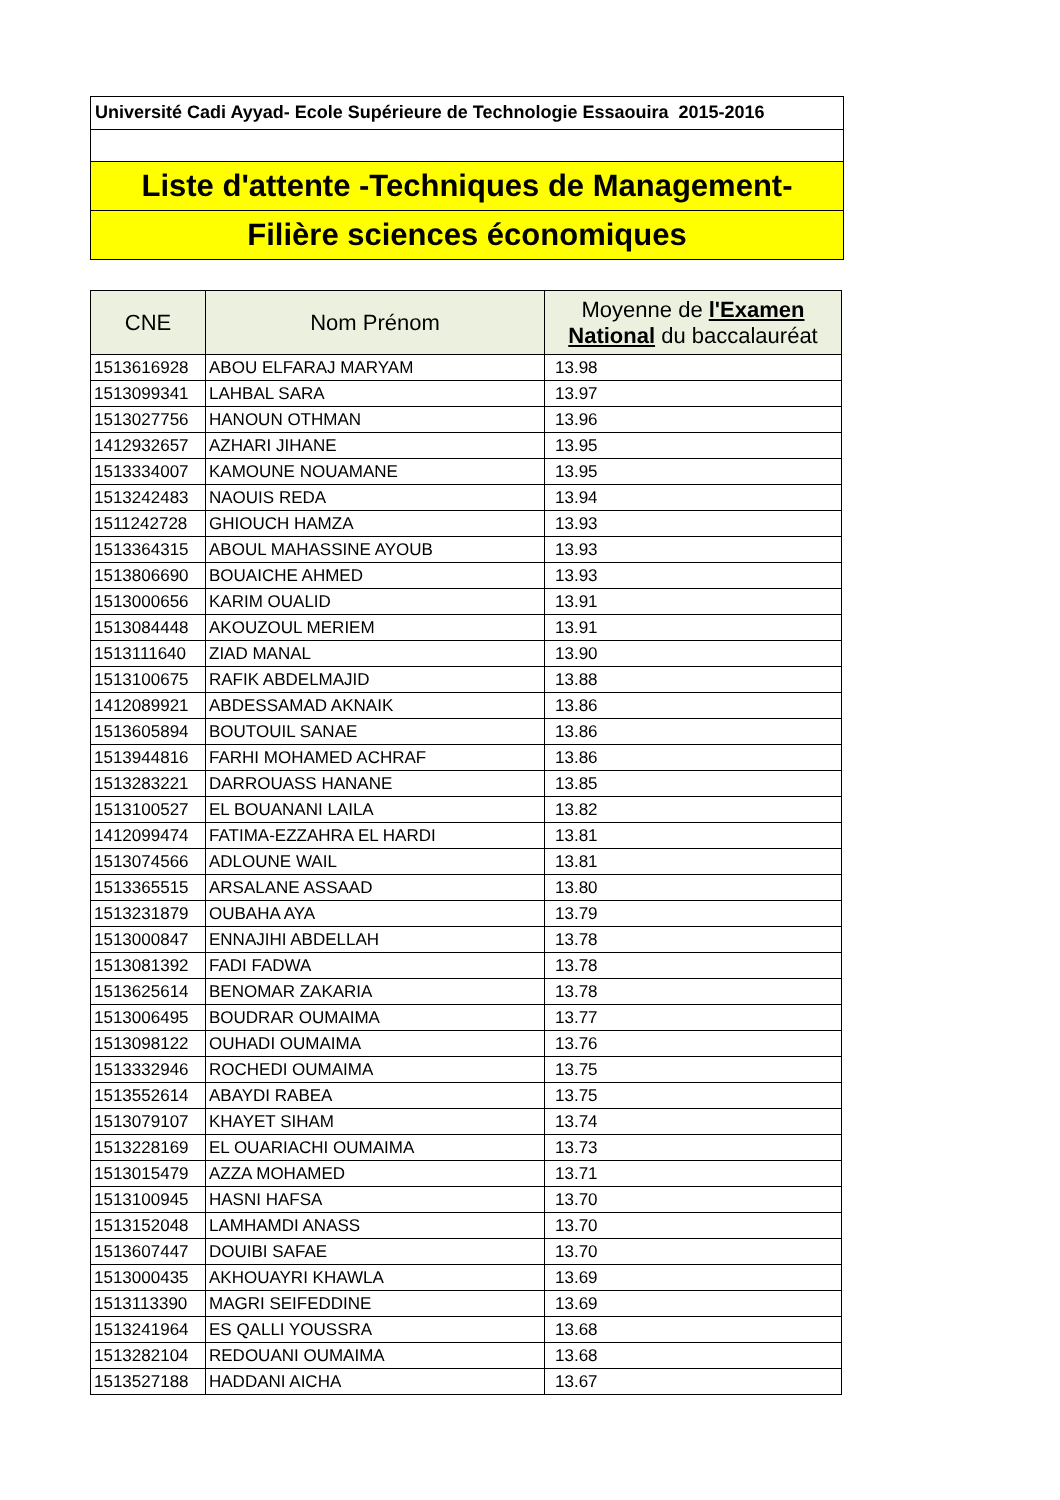Université Cadi Ayyad- Ecole Supérieure de Technologie Essaouira 2015-2016
Liste d'attente -Techniques de Management-
Filière sciences économiques
| CNE | Nom Prénom | Moyenne de l'Examen National du baccalauréat |
| --- | --- | --- |
| 1513616928 | ABOU ELFARAJ MARYAM | 13.98 |
| 1513099341 | LAHBAL SARA | 13.97 |
| 1513027756 | HANOUN OTHMAN | 13.96 |
| 1412932657 | AZHARI JIHANE | 13.95 |
| 1513334007 | KAMOUNE NOUAMANE | 13.95 |
| 1513242483 | NAOUIS REDA | 13.94 |
| 1511242728 | GHIOUCH HAMZA | 13.93 |
| 1513364315 | ABOUL MAHASSINE AYOUB | 13.93 |
| 1513806690 | BOUAICHE AHMED | 13.93 |
| 1513000656 | KARIM OUALID | 13.91 |
| 1513084448 | AKOUZOUL MERIEM | 13.91 |
| 1513111640 | ZIAD MANAL | 13.90 |
| 1513100675 | RAFIK ABDELMAJID | 13.88 |
| 1412089921 | ABDESSAMAD AKNAIK | 13.86 |
| 1513605894 | BOUTOUIL SANAE | 13.86 |
| 1513944816 | FARHI MOHAMED ACHRAF | 13.86 |
| 1513283221 | DARROUASS HANANE | 13.85 |
| 1513100527 | EL BOUANANI LAILA | 13.82 |
| 1412099474 | FATIMA-EZZAHRA EL HARDI | 13.81 |
| 1513074566 | ADLOUNE WAIL | 13.81 |
| 1513365515 | ARSALANE ASSAAD | 13.80 |
| 1513231879 | OUBAHA AYA | 13.79 |
| 1513000847 | ENNAJIHI ABDELLAH | 13.78 |
| 1513081392 | FADI FADWA | 13.78 |
| 1513625614 | BENOMAR ZAKARIA | 13.78 |
| 1513006495 | BOUDRAR OUMAIMA | 13.77 |
| 1513098122 | OUHADI OUMAIMA | 13.76 |
| 1513332946 | ROCHEDI OUMAIMA | 13.75 |
| 1513552614 | ABAYDI RABEA | 13.75 |
| 1513079107 | KHAYET SIHAM | 13.74 |
| 1513228169 | EL OUARIACHI OUMAIMA | 13.73 |
| 1513015479 | AZZA MOHAMED | 13.71 |
| 1513100945 | HASNI HAFSA | 13.70 |
| 1513152048 | LAMHAMDI ANASS | 13.70 |
| 1513607447 | DOUIBI SAFAE | 13.70 |
| 1513000435 | AKHOUAYRI KHAWLA | 13.69 |
| 1513113390 | MAGRI SEIFEDDINE | 13.69 |
| 1513241964 | ES QALLI YOUSSRA | 13.68 |
| 1513282104 | REDOUANI OUMAIMA | 13.68 |
| 1513527188 | HADDANI AICHA | 13.67 |